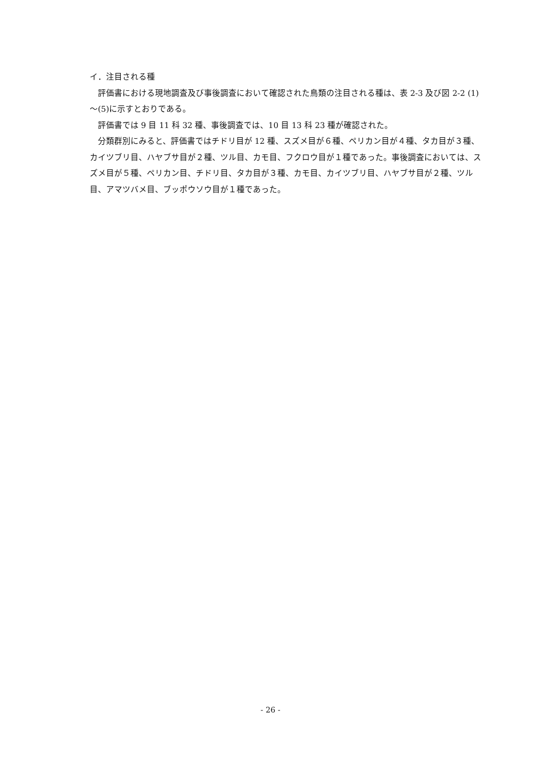イ．注目される種
評価書における現地調査及び事後調査において確認された鳥類の注目される種は、表 2-3 及び図 2-2 (1)～(5)に示すとおりである。
評価書では 9 目 11 科 32 種、事後調査では、10 目 13 科 23 種が確認された。
分類群別にみると、評価書ではチドリ目が 12 種、スズメ目が６種、ペリカン目が４種、タカ目が３種、カイツブリ目、ハヤブサ目が２種、ツル目、カモ目、フクロウ目が１種であった。事後調査においては、スズメ目が５種、ペリカン目、チドリ目、タカ目が３種、カモ目、カイツブリ目、ハヤブサ目が２種、ツル目、アマツバメ目、ブッポウソウ目が１種であった。
- 26 -